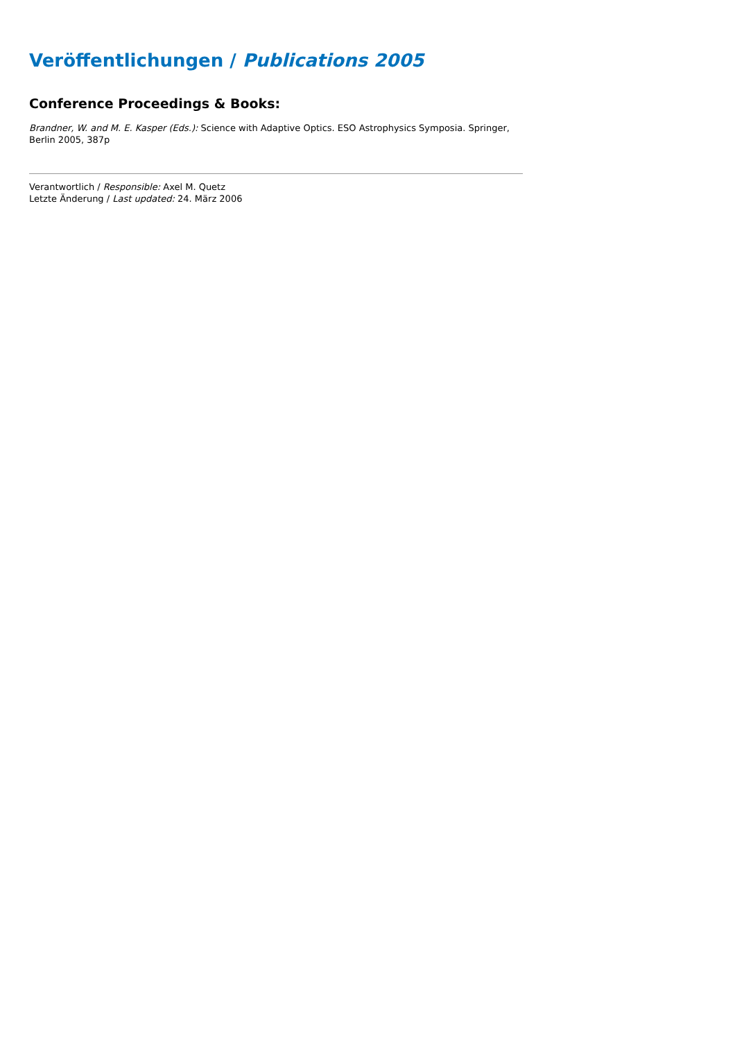Veröffentlichungen / Publications 2005
Conference Proceedings & Books:
Brandner, W. and M. E. Kasper (Eds.): Science with Adaptive Optics. ESO Astrophysics Symposia. Springer, Berlin 2005, 387p
Verantwortlich / Responsible: Axel M. Quetz
Letzte Änderung / Last updated: 24. März 2006